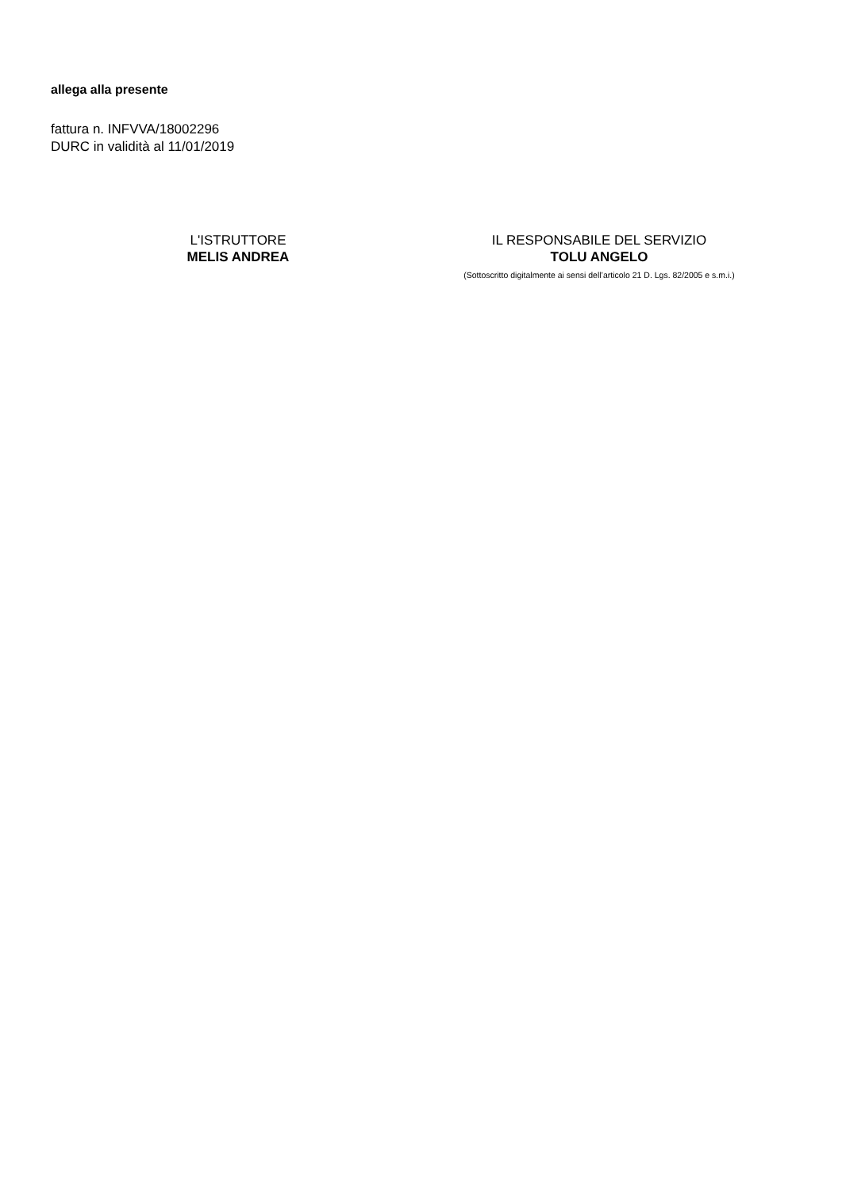allega alla presente
fattura n. INFVVA/18002296
DURC in validità al 11/01/2019
L'ISTRUTTORE
MELIS ANDREA
IL RESPONSABILE DEL SERVIZIO
TOLU ANGELO
(Sottoscritto digitalmente ai sensi dell’articolo 21 D. Lgs. 82/2005 e s.m.i.)